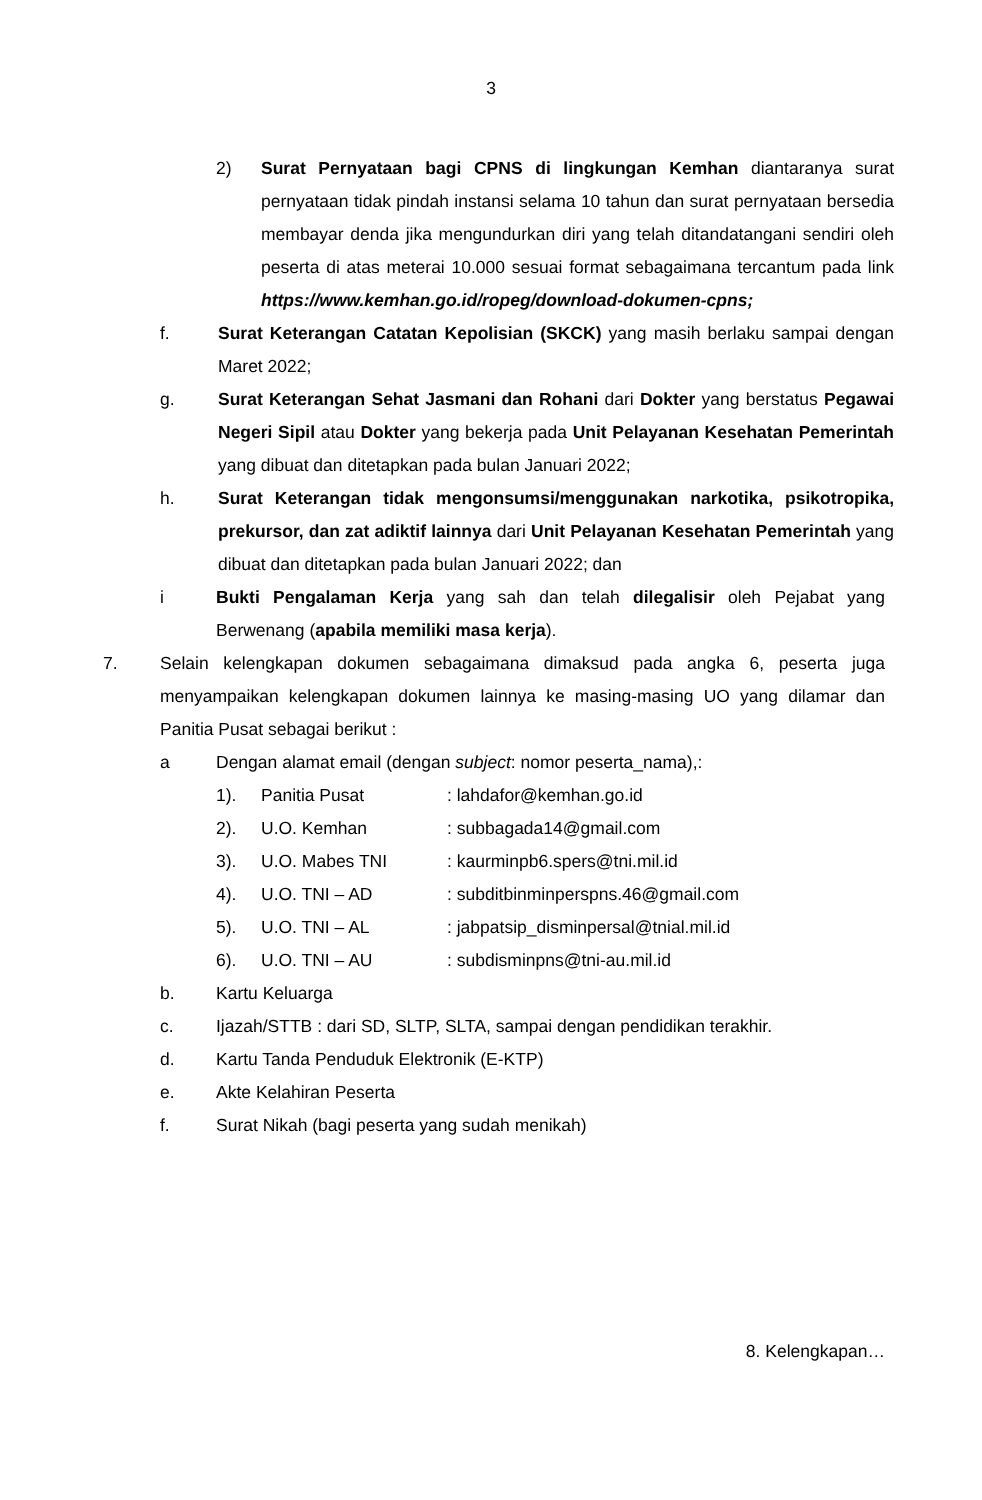3
2) Surat Pernyataan bagi CPNS di lingkungan Kemhan diantaranya surat pernyataan tidak pindah instansi selama 10 tahun dan surat pernyataan bersedia membayar denda jika mengundurkan diri yang telah ditandatangani sendiri oleh peserta di atas meterai 10.000 sesuai format sebagaimana tercantum pada link https://www.kemhan.go.id/ropeg/download-dokumen-cpns;
f. Surat Keterangan Catatan Kepolisian (SKCK) yang masih berlaku sampai dengan Maret 2022;
g. Surat Keterangan Sehat Jasmani dan Rohani dari Dokter yang berstatus Pegawai Negeri Sipil atau Dokter yang bekerja pada Unit Pelayanan Kesehatan Pemerintah yang dibuat dan ditetapkan pada bulan Januari 2022;
h. Surat Keterangan tidak mengonsumsi/menggunakan narkotika, psikotropika, prekursor, dan zat adiktif lainnya dari Unit Pelayanan Kesehatan Pemerintah yang dibuat dan ditetapkan pada bulan Januari 2022; dan
i Bukti Pengalaman Kerja yang sah dan telah dilegalisir oleh Pejabat yang Berwenang (apabila memiliki masa kerja).
7. Selain kelengkapan dokumen sebagaimana dimaksud pada angka 6, peserta juga menyampaikan kelengkapan dokumen lainnya ke masing-masing UO yang dilamar dan Panitia Pusat sebagai berikut :
a Dengan alamat email (dengan subject: nomor peserta_nama),:
| 1). | Panitia Pusat | : lahdafor@kemhan.go.id |
| 2). | U.O. Kemhan | : subbagada14@gmail.com |
| 3). | U.O. Mabes TNI | : kaurminpb6.spers@tni.mil.id |
| 4). | U.O. TNI – AD | : subditbinminperspns.46@gmail.com |
| 5). | U.O. TNI – AL | : jabpatsip_disminpersal@tnial.mil.id |
| 6). | U.O. TNI – AU | : subdisminpns@tni-au.mil.id |
b. Kartu Keluarga
c. Ijazah/STTB : dari SD, SLTP, SLTA, sampai dengan pendidikan terakhir.
d. Kartu Tanda Penduduk Elektronik (E-KTP)
e. Akte Kelahiran Peserta
f. Surat Nikah (bagi peserta yang sudah menikah)
8. Kelengkapan…